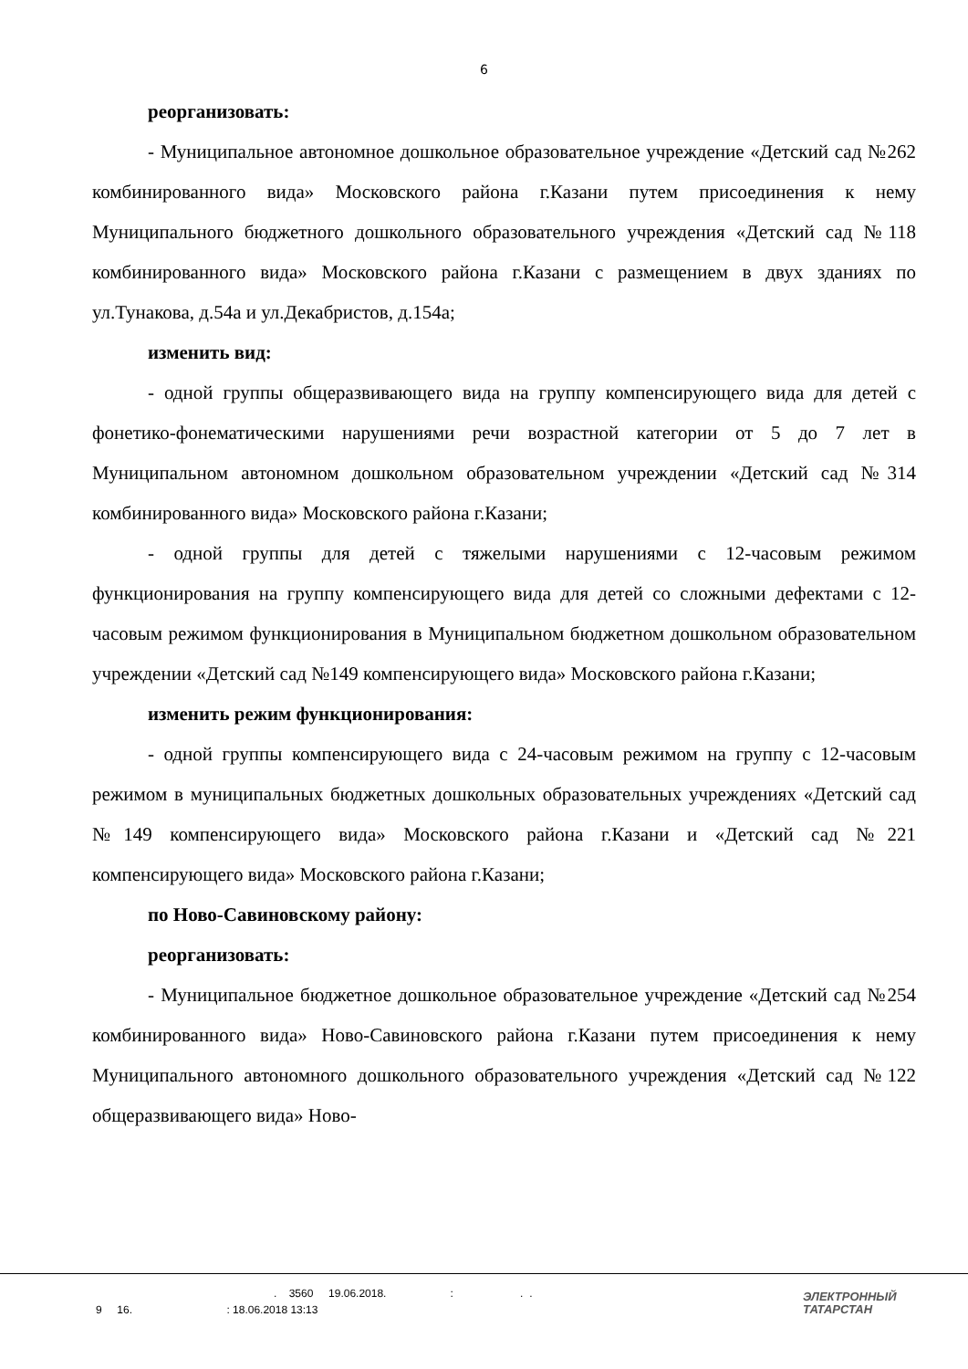6
реорганизовать:
- Муниципальное автономное дошкольное образовательное учреждение «Детский сад №262 комбинированного вида» Московского района г.Казани путем присоединения к нему Муниципального бюджетного дошкольного образовательного учреждения «Детский сад №118 комбинированного вида» Московского района г.Казани с размещением в двух зданиях по ул.Тунакова, д.54а и ул.Декабристов, д.154а;
изменить вид:
- одной группы общеразвивающего вида на группу компенсирующего вида для детей с фонетико-фонематическими нарушениями речи возрастной категории от 5 до 7 лет в Муниципальном автономном дошкольном образовательном учреждении «Детский сад №314 комбинированного вида» Московского района г.Казани;
- одной группы для детей с тяжелыми нарушениями с 12-часовым режимом функционирования на группу компенсирующего вида для детей со сложными дефектами с 12-часовым режимом функционирования в Муниципальном бюджетном дошкольном образовательном учреждении «Детский сад №149 компенсирующего вида» Московского района г.Казани;
изменить режим функционирования:
- одной группы компенсирующего вида с 24-часовым режимом на группу с 12-часовым режимом в муниципальных бюджетных дошкольных образовательных учреждениях «Детский сад №149 компенсирующего вида» Московского района г.Казани и «Детский сад №221 компенсирующего вида» Московского района г.Казани;
по Ново-Савиновскому району:
реорганизовать:
- Муниципальное бюджетное дошкольное образовательное учреждение «Детский сад №254 комбинированного вида» Ново-Савиновского района г.Казани путем присоединения к нему Муниципального автономного дошкольного образовательного учреждения «Детский сад №122 общеразвивающего вида» Ново-
. 3560 19.06.2018. : . .
9 16. : 18.06.2018 13:13
ЭЛЕКТРОННЫЙ
ТАТАРСТАН